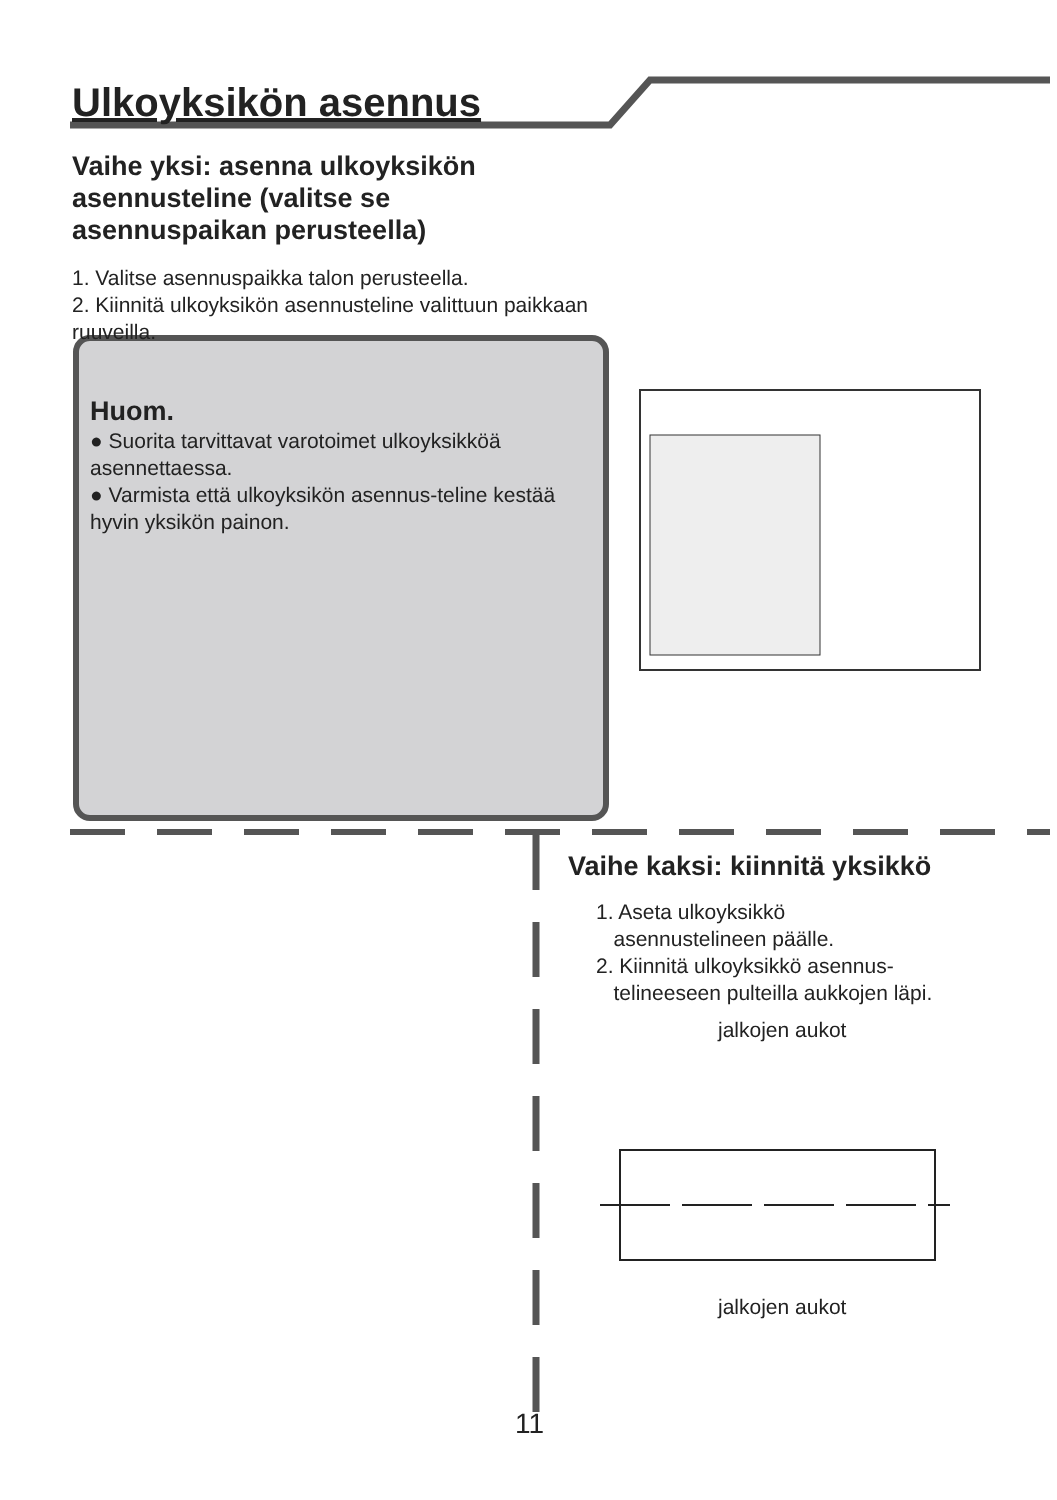Ulkoyksikön asennus
Vaihe yksi: asenna ulkoyksikön asennusteline (valitse se asennuspaikan perusteella)
1. Valitse asennuspaikka talon perusteella.
2. Kiinnitä ulkoyksikön asennusteline valittuun paikkaan ruuveilla.
Huom.
● Suorita tarvittavat varotoimet ulkoyksikköä asennettaessa.
● Varmista että ulkoyksikön asennus-teline kestää hyvin yksikön painon.
Vaihe kaksi: kiinnitä yksikkö
1. Aseta ulkoyksikkö
asennustelineen päälle.
2. Kiinnitä ulkoyksikkö asennus-
telineeseen pulteilla aukkojen läpi.
jalkojen aukot
jalkojen aukot
11